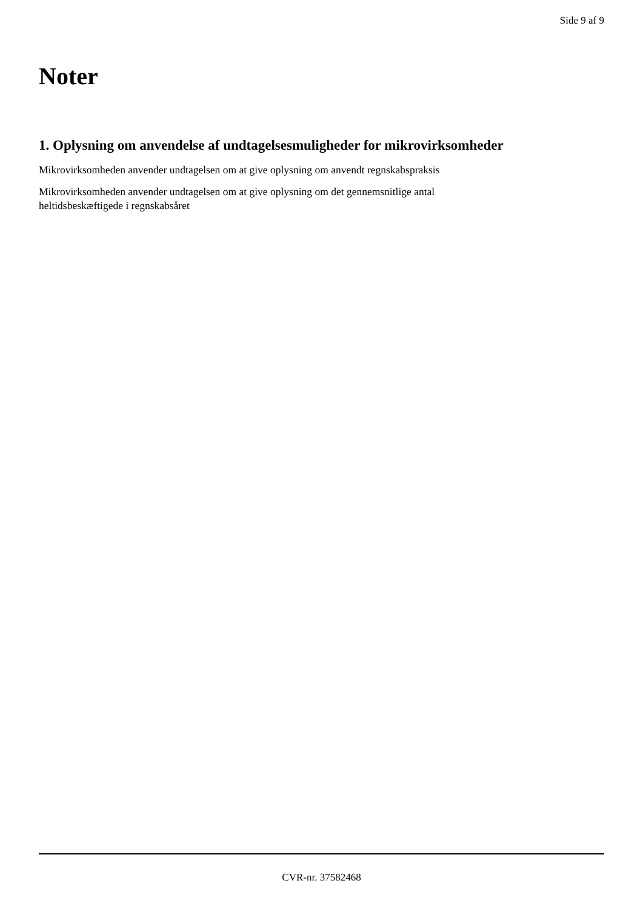Side 9 af 9
Noter
1. Oplysning om anvendelse af undtagelsesmuligheder for mikrovirksomheder
Mikrovirksomheden anvender undtagelsen om at give oplysning om anvendt regnskabspraksis
Mikrovirksomheden anvender undtagelsen om at give oplysning om det gennemsnitlige antal
heltidsbeskæftigede i regnskabsåret
CVR-nr. 37582468